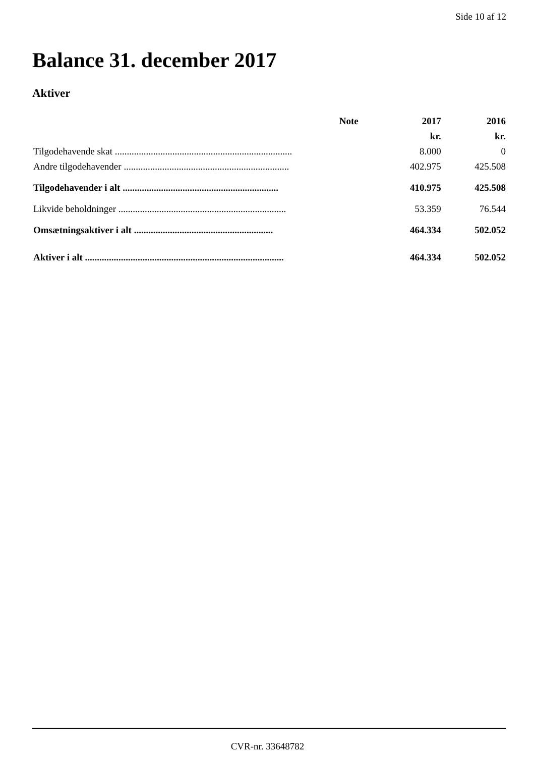Side 10 af 12
Balance 31. december 2017
Aktiver
| | Note | 2017 | 2016 |
| --- | --- | --- | --- |
| | | kr. | kr. |
| Tilgodehavende skat .......................................................................... | | 8.000 | 0 |
| Andre tilgodehavender ..................................................................... | | 402.975 | 425.508 |
| Tilgodehavender i alt ................................................................. | | 410.975 | 425.508 |
| Likvide beholdninger ...................................................................... | | 53.359 | 76.544 |
| Omsætningsaktiver i alt .......................................................... | | 464.334 | 502.052 |
| Aktiver i alt ................................................................................... | | 464.334 | 502.052 |
CVR-nr. 33648782